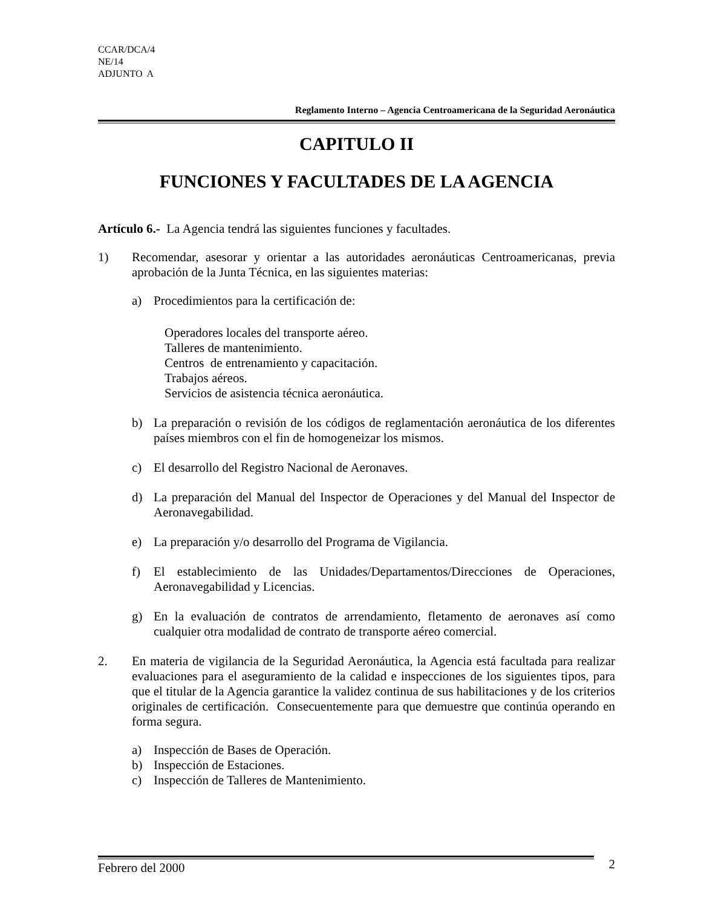CCAR/DCA/4
NE/14
ADJUNTO A
Reglamento Interno – Agencia Centroamericana de la Seguridad Aeronáutica
CAPITULO II
FUNCIONES Y FACULTADES DE LA AGENCIA
Artículo 6.- La Agencia tendrá las siguientes funciones y facultades.
1)
Recomendar, asesorar y orientar a las autoridades aeronáuticas Centroamericanas, previa aprobación de la Junta Técnica, en las siguientes materias:
a)
Procedimientos para la certificación de:
Operadores locales del transporte aéreo.
Talleres de mantenimiento.
Centros de entrenamiento y capacitación.
Trabajos aéreos.
Servicios de asistencia técnica aeronáutica.
b)
La preparación o revisión de los códigos de reglamentación aeronáutica de los diferentes países miembros con el fin de homogeneizar los mismos.
c)
El desarrollo del Registro Nacional de Aeronaves.
d)
La preparación del Manual del Inspector de Operaciones y del Manual del Inspector de Aeronavegabilidad.
e)
La preparación y/o desarrollo del Programa de Vigilancia.
f)
El establecimiento de las Unidades/Departamentos/Direcciones de Operaciones, Aeronavegabilidad y Licencias.
g)
En la evaluación de contratos de arrendamiento, fletamento de aeronaves así como cualquier otra modalidad de contrato de transporte aéreo comercial.
2.
En materia de vigilancia de la Seguridad Aeronáutica, la Agencia está facultada para realizar evaluaciones para el aseguramiento de la calidad e inspecciones de los siguientes tipos, para que el titular de la Agencia garantice la validez continua de sus habilitaciones y de los criterios originales de certificación. Consecuentemente para que demuestre que continúa operando en forma segura.
a)
Inspección de Bases de Operación.
b)
Inspección de Estaciones.
c)
Inspección de Talleres de Mantenimiento.
Febrero del 2000 2